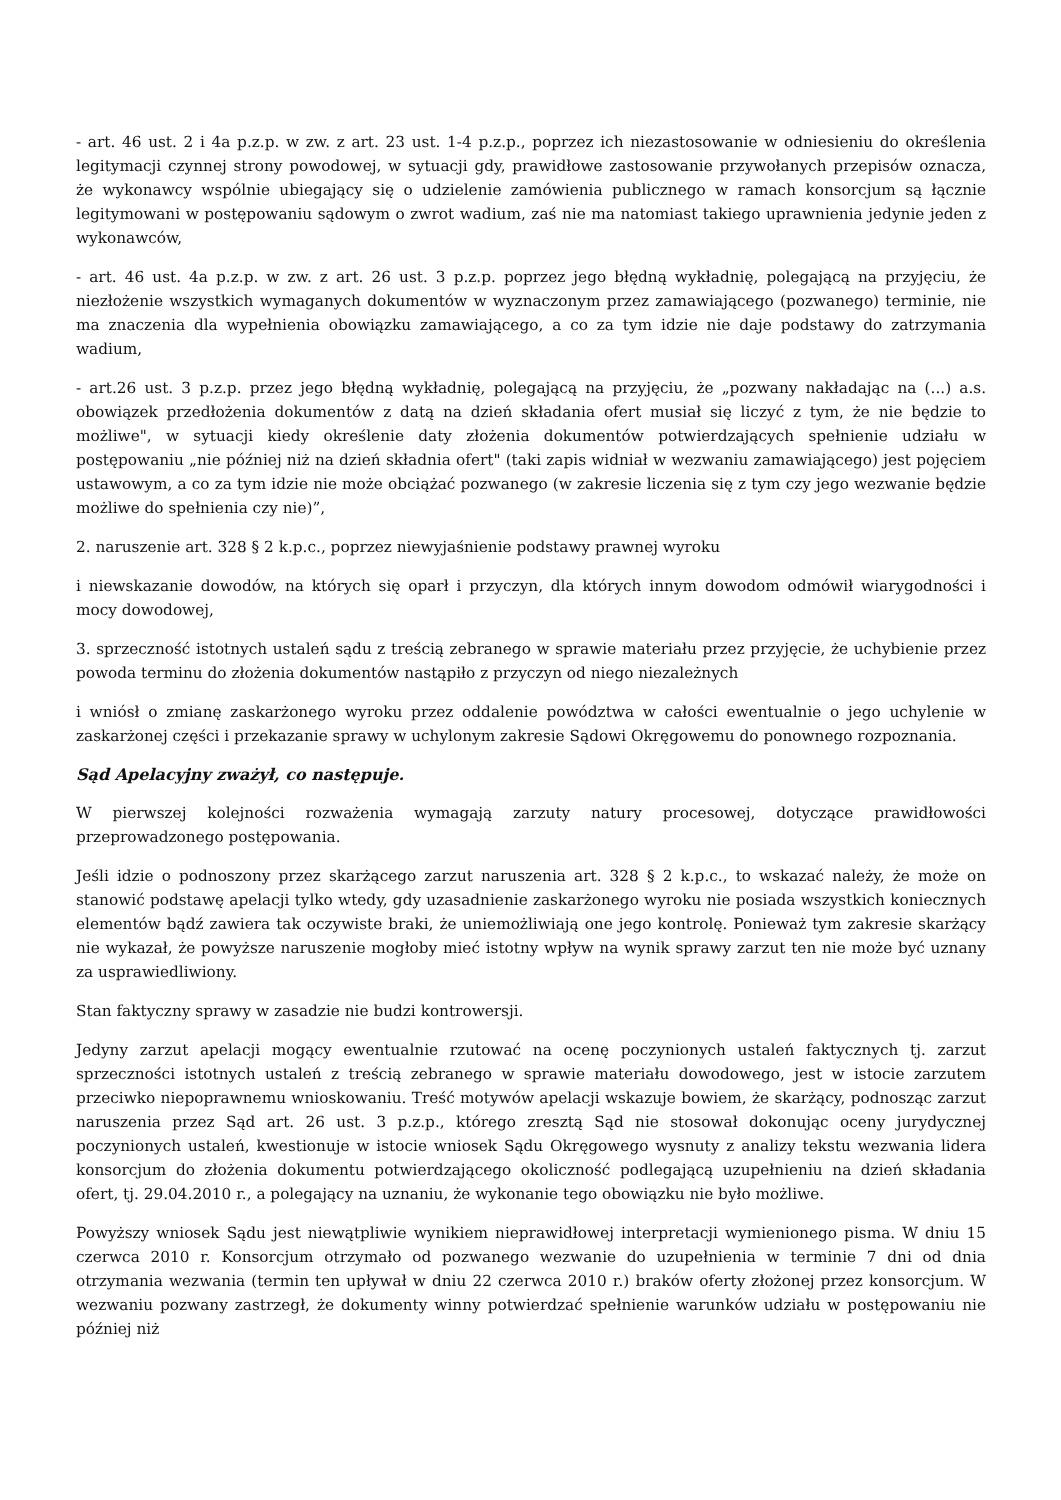- art. 46 ust. 2 i 4a p.z.p. w zw. z art. 23 ust. 1-4 p.z.p., poprzez ich niezastosowanie w odniesieniu do określenia legitymacji czynnej strony powodowej, w sytuacji gdy, prawidłowe zastosowanie przywołanych przepisów oznacza, że wykonawcy wspólnie ubiegający się o udzielenie zamówienia publicznego w ramach konsorcjum są łącznie legitymowani w postępowaniu sądowym o zwrot wadium, zaś nie ma natomiast takiego uprawnienia jedynie jeden z wykonawców,
- art. 46 ust. 4a p.z.p. w zw. z art. 26 ust. 3 p.z.p. poprzez jego błędną wykładnię, polegającą na przyjęciu, że niezłożenie wszystkich wymaganych dokumentów w wyznaczonym przez zamawiającego (pozwanego) terminie, nie ma znaczenia dla wypełnienia obowiązku zamawiającego, a co za tym idzie nie daje podstawy do zatrzymania wadium,
- art.26 ust. 3 p.z.p. przez jego błędną wykładnię, polegającą na przyjęciu, że „pozwany nakładając na (...) a.s. obowiązek przedłożenia dokumentów z datą na dzień składania ofert musiał się liczyć z tym, że nie będzie to możliwe", w sytuacji kiedy określenie daty złożenia dokumentów potwierdzających spełnienie udziału w postępowaniu „nie później niż na dzień składnia ofert" (taki zapis widniał w wezwaniu zamawiającego) jest pojęciem ustawowym, a co za tym idzie nie może obciążać pozwanego (w zakresie liczenia się z tym czy jego wezwanie będzie możliwe do spełnienia czy nie)”,
2. naruszenie art. 328 § 2 k.p.c., poprzez niewyjaśnienie podstawy prawnej wyroku
i niewskazanie dowodów, na których się oparł i przyczyn, dla których innym dowodom odmówił wiarygodności i mocy dowodowej,
3. sprzeczność istotnych ustaleń sądu z treścią zebranego w sprawie materiału przez przyjęcie, że uchybienie przez powoda terminu do złożenia dokumentów nastąpiło z przyczyn od niego niezależnych
i wniósł o zmianę zaskarżonego wyroku przez oddalenie powództwa w całości ewentualnie o jego uchylenie w zaskarżonej części i przekazanie sprawy w uchylonym zakresie Sądowi Okręgowemu do ponownego rozpoznania.
Sąd Apelacyjny zważył, co następuje.
W pierwszej kolejności rozważenia wymagają zarzuty natury procesowej, dotyczące prawidłowości przeprowadzonego postępowania.
Jeśli idzie o podnoszony przez skarżącego zarzut naruszenia art. 328 § 2 k.p.c., to wskazać należy, że może on stanowić podstawę apelacji tylko wtedy, gdy uzasadnienie zaskarżonego wyroku nie posiada wszystkich koniecznych elementów bądź zawiera tak oczywiste braki, że uniemożliwiają one jego kontrolę. Ponieważ tym zakresie skarżący nie wykazał, że powyższe naruszenie mogłoby mieć istotny wpływ na wynik sprawy zarzut ten nie może być uznany za usprawiedliwiony.
Stan faktyczny sprawy w zasadzie nie budzi kontrowersji.
Jedyny zarzut apelacji mogący ewentualnie rzutować na ocenę poczynionych ustaleń faktycznych tj. zarzut sprzeczności istotnych ustaleń z treścią zebranego w sprawie materiału dowodowego, jest w istocie zarzutem przeciwko niepoprawnemu wnioskowaniu. Treść motywów apelacji wskazuje bowiem, że skarżący, podnosząc zarzut naruszenia przez Sąd art. 26 ust. 3 p.z.p., którego zresztą Sąd nie stosował dokonując oceny jurydycznej poczynionych ustaleń, kwestionuje w istocie wniosek Sądu Okręgowego wysnuty z analizy tekstu wezwania lidera konsorcjum do złożenia dokumentu potwierdzającego okoliczność podlegającą uzupełnieniu na dzień składania ofert, tj. 29.04.2010 r., a polegający na uznaniu, że wykonanie tego obowiązku nie było możliwe.
Powyższy wniosek Sądu jest niewątpliwie wynikiem nieprawidłowej interpretacji wymienionego pisma. W dniu 15 czerwca 2010 r. Konsorcjum otrzymało od pozwanego wezwanie do uzupełnienia w terminie 7 dni od dnia otrzymania wezwania (termin ten upływał w dniu 22 czerwca 2010 r.) braków oferty złożonej przez konsorcjum. W wezwaniu pozwany zastrzegł, że dokumenty winny potwierdzać spełnienie warunków udziału w postępowaniu nie później niż